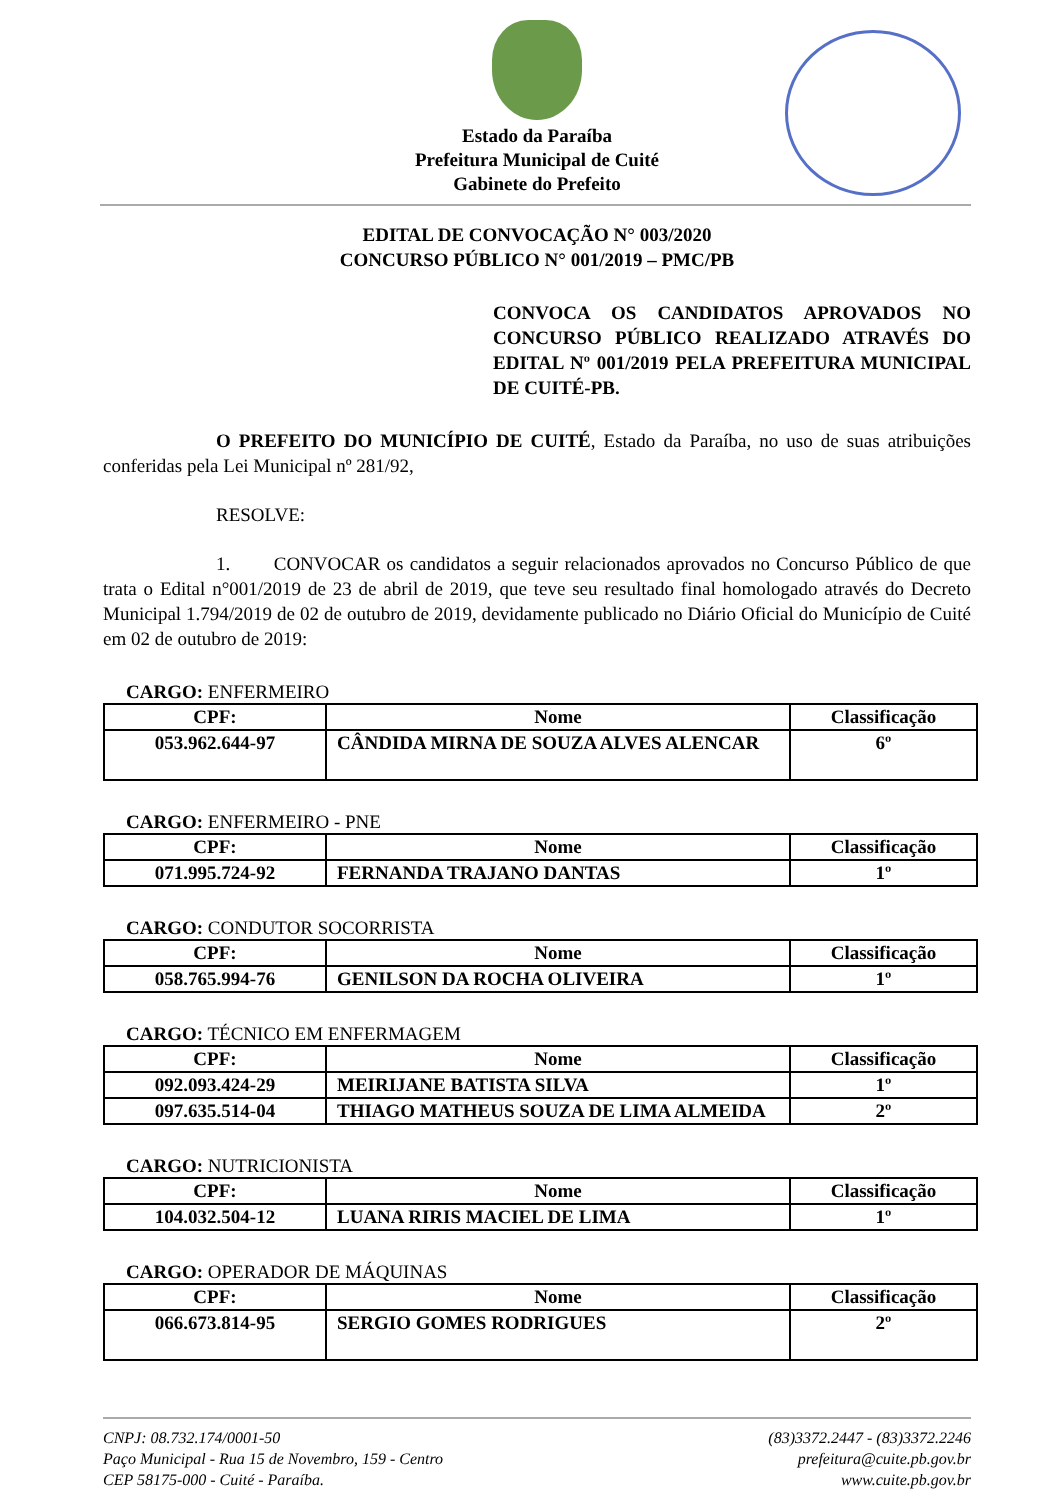Estado da Paraíba
Prefeitura Municipal de Cuité
Gabinete do Prefeito
EDITAL DE CONVOCAÇÃO N° 003/2020
CONCURSO PÚBLICO N° 001/2019 – PMC/PB
CONVOCA OS CANDIDATOS APROVADOS NO CONCURSO PÚBLICO REALIZADO ATRAVÉS DO EDITAL Nº 001/2019 PELA PREFEITURA MUNICIPAL DE CUITÉ-PB.
O PREFEITO DO MUNICÍPIO DE CUITÉ, Estado da Paraíba, no uso de suas atribuições conferidas pela Lei Municipal nº 281/92,
RESOLVE:
1. CONVOCAR os candidatos a seguir relacionados aprovados no Concurso Público de que trata o Edital n°001/2019 de 23 de abril de 2019, que teve seu resultado final homologado através do Decreto Municipal 1.794/2019 de 02 de outubro de 2019, devidamente publicado no Diário Oficial do Município de Cuité em 02 de outubro de 2019:
CARGO: ENFERMEIRO
| CPF: | Nome | Classificação |
| --- | --- | --- |
| 053.962.644-97 | CÂNDIDA MIRNA DE SOUZA ALVES ALENCAR | 6º |
CARGO: ENFERMEIRO - PNE
| CPF: | Nome | Classificação |
| --- | --- | --- |
| 071.995.724-92 | FERNANDA TRAJANO DANTAS | 1º |
CARGO: CONDUTOR SOCORRISTA
| CPF: | Nome | Classificação |
| --- | --- | --- |
| 058.765.994-76 | GENILSON DA ROCHA OLIVEIRA | 1º |
CARGO: TÉCNICO EM ENFERMAGEM
| CPF: | Nome | Classificação |
| --- | --- | --- |
| 092.093.424-29 | MEIRIJANE BATISTA SILVA | 1º |
| 097.635.514-04 | THIAGO MATHEUS SOUZA DE LIMA ALMEIDA | 2º |
CARGO: NUTRICIONISTA
| CPF: | Nome | Classificação |
| --- | --- | --- |
| 104.032.504-12 | LUANA RIRIS MACIEL DE LIMA | 1º |
CARGO: OPERADOR DE MÁQUINAS
| CPF: | Nome | Classificação |
| --- | --- | --- |
| 066.673.814-95 | SERGIO GOMES RODRIGUES | 2º |
CNPJ: 08.732.174/0001-50
Paço Municipal - Rua 15 de Novembro, 159 - Centro
CEP 58175-000 - Cuité - Paraíba.
(83)3372.2447 - (83)3372.2246
prefeitura@cuite.pb.gov.br
www.cuite.pb.gov.br